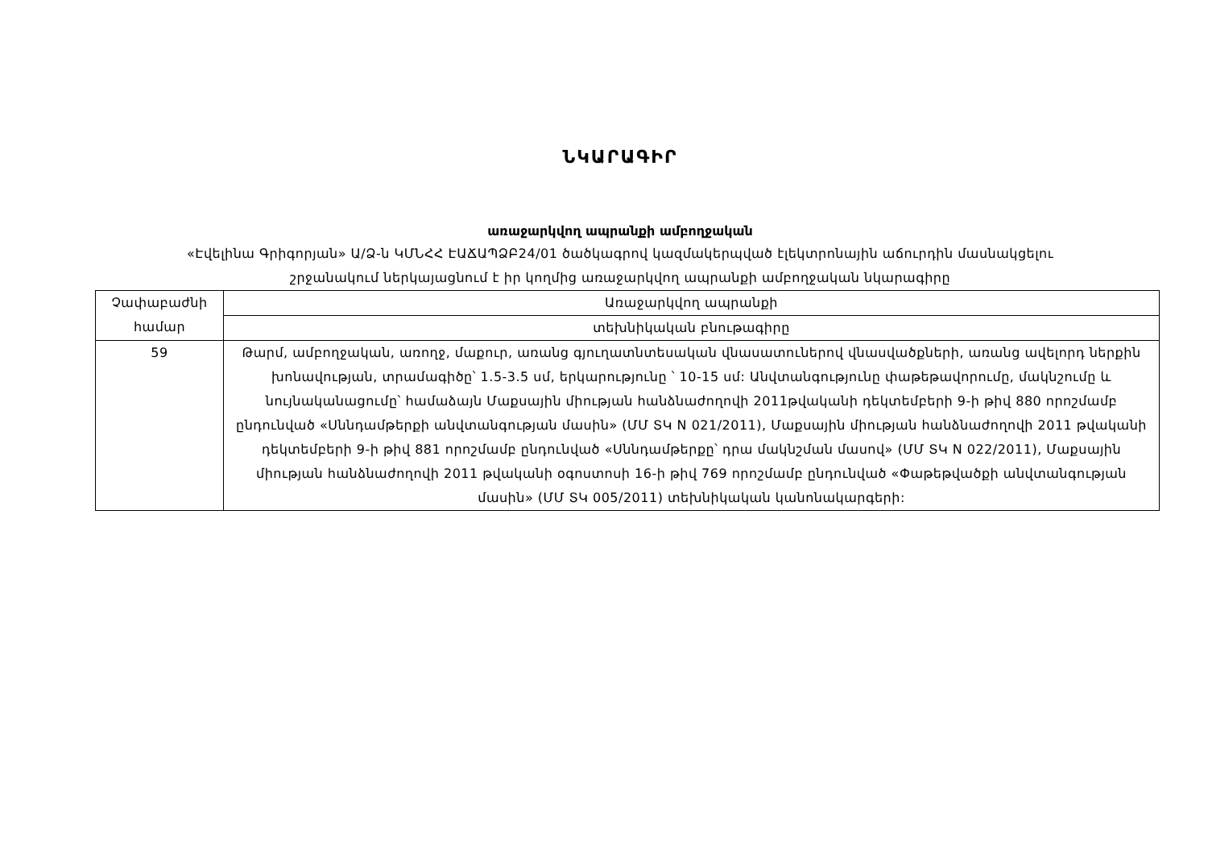ՆԿԱՐԱԳԻՐ
առաջարկվող ապրանքի ամբողջական
«Էվելինա Գրիգորյան» Ա/Ձ-ն ԿՄՆՀՀ ԷԱՃԱՊՁԲ24/01 ծածկագրով կազմակերպված էլեկտրոնային աճուրդին մասնակցելու
շրջանակում ներկայացնում է իր կողմից առաջարկվող ապրանքի ամբողջական նկարագիրը
| Չափաբաժնի համար | Առաջարկվող ապրանքի |
| | տեխնիկական բնութագիրը |
| 59 | Թարմ, ամբողջական, առողջ, մաքուր, առանց գյուղատնտեսական վնասատուներով վնասվածքների, առանց ավելորդ ներքին խոնավության, տրամագիծը՝ 1.5-3.5 սմ, երկարությունը ՝ 10-15 սմ: Անվտանգությունը փաթեթավորումը, մակնշումը և նույնականացումը՝ համաձայն Մաքսային միության հանձնաժողովի 2011թվականի դեկտեմբերի 9-ի թիվ 880 որոշմամբ ընդունված «Սննդամթերքի անվտանգության մասին» (ՄՄ ՏԿ N 021/2011), Մաքսային միության հանձնաժողովի 2011 թվականի դեկտեմբերի 9-ի թիվ 881 որոշմամբ ընդունված «Սննդամթերքը՝ դրա մակնշման մասով» (ՄՄ ՏԿ N 022/2011), Մաքսային միության հանձնաժողովի 2011 թվականի օգոստոսի 16-ի թիվ 769 որոշմամբ ընդունված «Փաթեթվածքի անվտանգության մասին» (ՄՄ ՏԿ 005/2011) տեխնիկական կանոնակարգերի: |